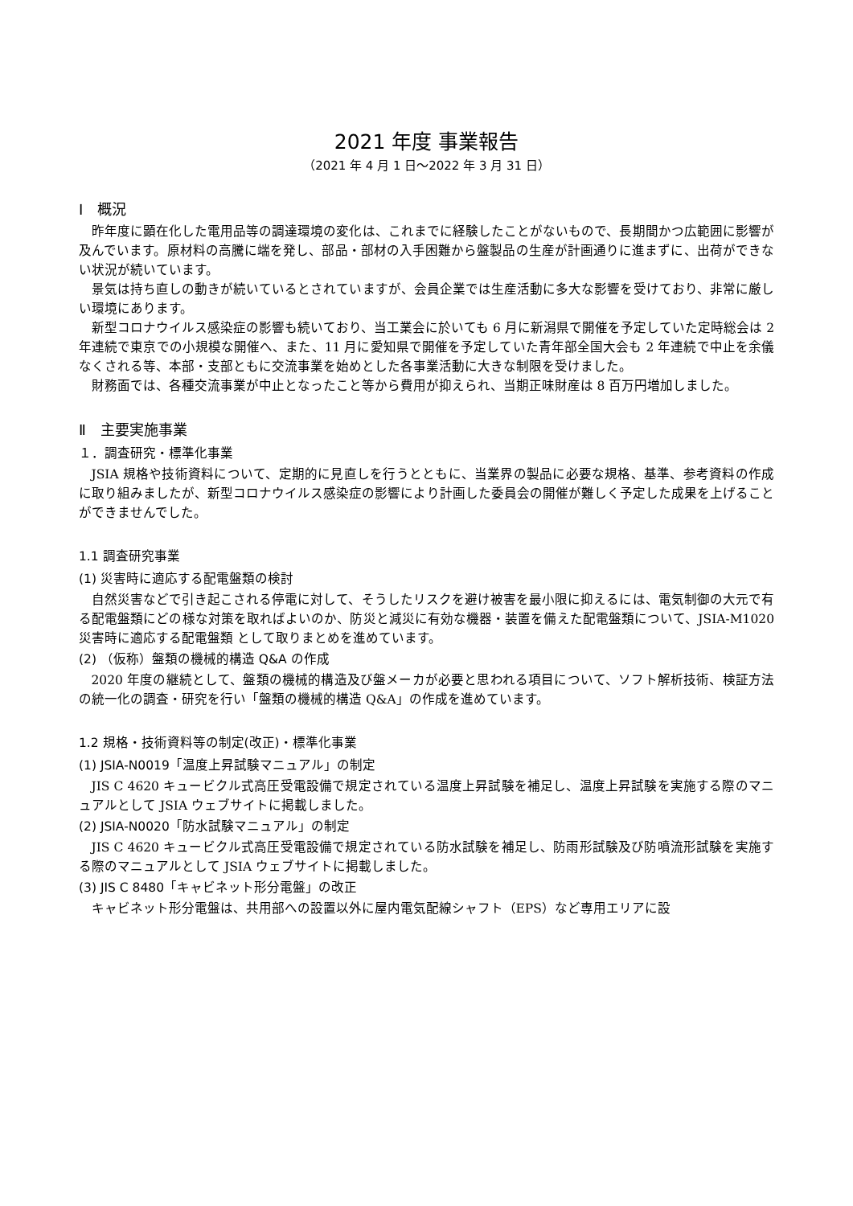2021 年度 事業報告
（2021 年 4 月 1 日～2022 年 3 月 31 日）
Ⅰ　概況
昨年度に顕在化した電用品等の調達環境の変化は、これまでに経験したことがないもので、長期間かつ広範囲に影響が及んでいます。原材料の高騰に端を発し、部品・部材の入手困難から盤製品の生産が計画通りに進まずに、出荷ができない状況が続いています。
景気は持ち直しの動きが続いているとされていますが、会員企業では生産活動に多大な影響を受けており、非常に厳しい環境にあります。
新型コロナウイルス感染症の影響も続いており、当工業会に於いても 6 月に新潟県で開催を予定していた定時総会は 2 年連続で東京での小規模な開催へ、また、11 月に愛知県で開催を予定していた青年部全国大会も 2 年連続で中止を余儀なくされる等、本部・支部ともに交流事業を始めとした各事業活動に大きな制限を受けました。
財務面では、各種交流事業が中止となったこと等から費用が抑えられ、当期正味財産は 8 百万円増加しました。
Ⅱ　主要実施事業
１．調査研究・標準化事業
JSIA 規格や技術資料について、定期的に見直しを行うとともに、当業界の製品に必要な規格、基準、参考資料の作成に取り組みましたが、新型コロナウイルス感染症の影響により計画した委員会の開催が難しく予定した成果を上げることができませんでした。
1.1 調査研究事業
(1) 災害時に適応する配電盤類の検討
自然災害などで引き起こされる停電に対して、そうしたリスクを避け被害を最小限に抑えるには、電気制御の大元で有る配電盤類にどの様な対策を取ればよいのか、防災と減災に有効な機器・装置を備えた配電盤類について、JSIA-M1020 災害時に適応する配電盤類 として取りまとめを進めています。
(2) （仮称）盤類の機械的構造 Q&A の作成
2020 年度の継続として、盤類の機械的構造及び盤メーカが必要と思われる項目について、ソフト解析技術、検証方法の統一化の調査・研究を行い「盤類の機械的構造 Q&A」の作成を進めています。
1.2 規格・技術資料等の制定(改正)・標準化事業
(1) JSIA-N0019「温度上昇試験マニュアル」の制定
JIS C 4620 キュービクル式高圧受電設備で規定されている温度上昇試験を補足し、温度上昇試験を実施する際のマニュアルとして JSIA ウェブサイトに掲載しました。
(2) JSIA-N0020「防水試験マニュアル」の制定
JIS C 4620 キュービクル式高圧受電設備で規定されている防水試験を補足し、防雨形試験及び防噴流形試験を実施する際のマニュアルとして JSIA ウェブサイトに掲載しました。
(3) JIS C 8480「キャビネット形分電盤」の改正
キャビネット形分電盤は、共用部への設置以外に屋内電気配線シャフト（EPS）など専用エリアに設